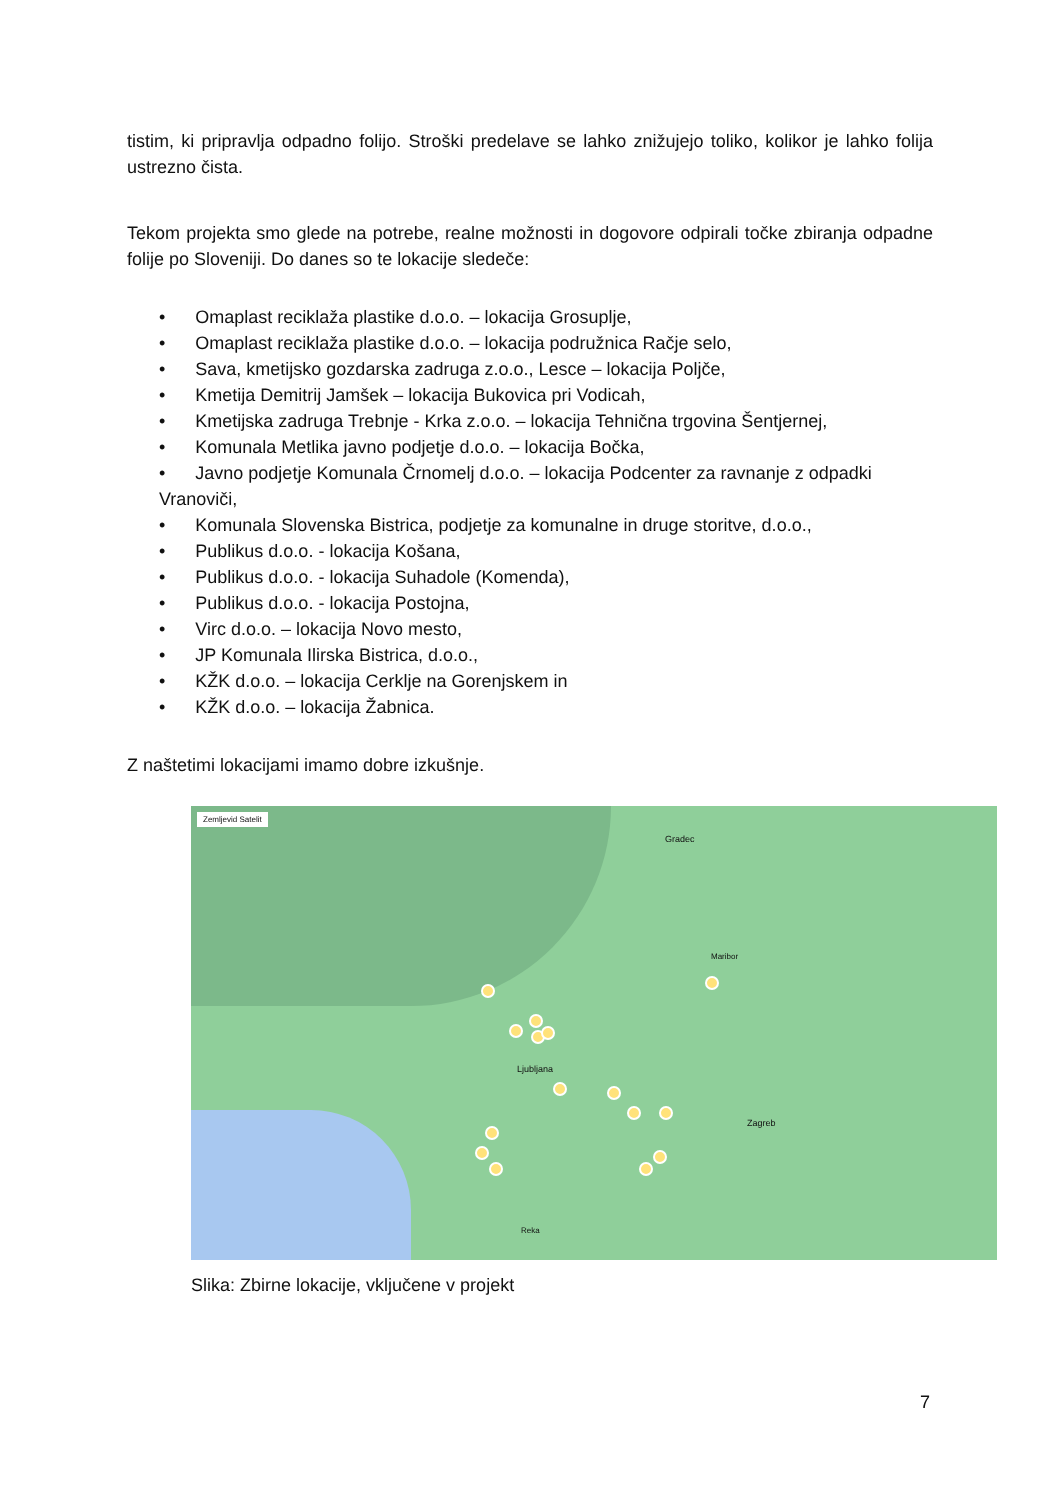tistim, ki pripravlja odpadno folijo. Stroški predelave se lahko znižujejo toliko, kolikor je lahko folija ustrezno čista.
Tekom projekta smo glede na potrebe, realne možnosti in dogovore odpirali točke zbiranja odpadne folije po Sloveniji. Do danes so te lokacije sledeče:
• Omaplast reciklaža plastike d.o.o. – lokacija Grosuplje,
• Omaplast reciklaža plastike d.o.o. – lokacija podružnica Račje selo,
• Sava, kmetijsko gozdarska zadruga z.o.o., Lesce – lokacija Poljče,
• Kmetija Demitrij Jamšek – lokacija Bukovica pri Vodicah,
• Kmetijska zadruga Trebnje - Krka z.o.o. – lokacija Tehnična trgovina Šentjernej,
• Komunala Metlika javno podjetje d.o.o. – lokacija Bočka,
• Javno podjetje Komunala Črnomelj d.o.o. – lokacija Podcenter za ravnanje z odpadki Vranoviči,
• Komunala Slovenska Bistrica, podjetje za komunalne in druge storitve, d.o.o.,
• Publikus d.o.o. - lokacija Košana,
• Publikus d.o.o. - lokacija Suhadole (Komenda),
• Publikus d.o.o. - lokacija Postojna,
• Virc d.o.o. – lokacija Novo mesto,
• JP Komunala Ilirska Bistrica, d.o.o.,
• KŽK d.o.o. – lokacija Cerklje na Gorenjskem in
• KŽK d.o.o. – lokacija Žabnica.
Z naštetimi lokacijami imamo dobre izkušnje.
Zemljevid Satelit
Gradec
Ljubljana
Zagreb
Maribor
Reka
Slika: Zbirne lokacije, vključene v projekt
7